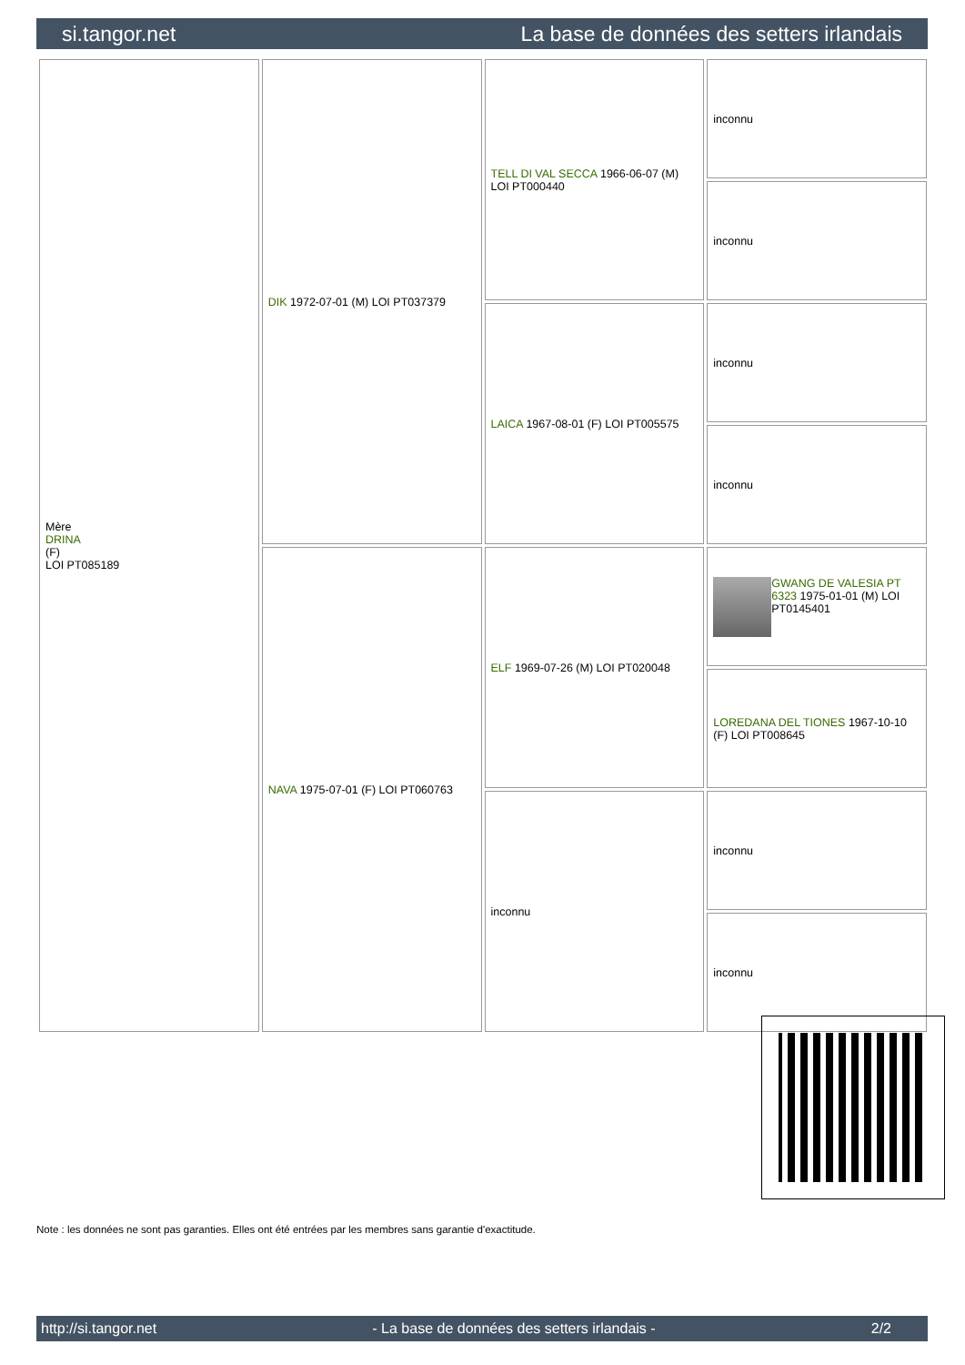si.tangor.net La base de données des setters irlandais
| Mère DRINA (F) LOI PT085189 | DIK 1972-07-01 (M) LOI PT037379 | TELL DI VAL SECCA 1966-06-07 (M) LOI PT000440 | inconnu |
| | | | inconnu |
| | | LAICA 1967-08-01 (F) LOI PT005575 | inconnu |
| | | | inconnu |
| | NAVA 1975-07-01 (F) LOI PT060763 | ELF 1969-07-26 (M) LOI PT020048 | GWANG DE VALESIA PT 6323 1975-01-01 (M) LOI PT0145401 |
| | | | LOREDANA DEL TIONES 1967-10-10 (F) LOI PT008645 |
| | | inconnu | inconnu |
| | | | inconnu |
Note : les données ne sont pas garanties. Elles ont été entrées par les membres sans garantie d'exactitude.
http://si.tangor.net - La base de données des setters irlandais - 2/2